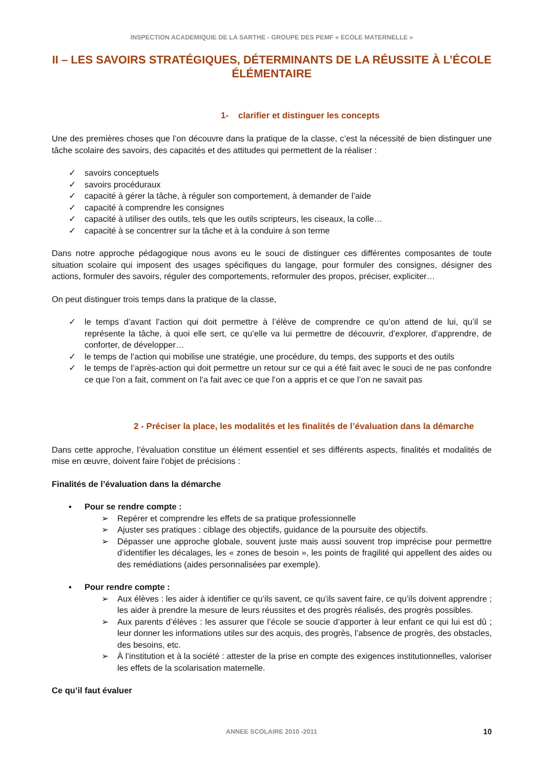INSPECTION ACADEMIQUIE DE LA SARTHE - GROUPE DES PEMF « ECOLE MATERNELLE »
II – LES SAVOIRS STRATÉGIQUES, DÉTERMINANTS DE LA RÉUSSITE À L’ÉCOLE ÉLÉMENTAIRE
1- clarifier et distinguer les concepts
Une des premières choses que l’on découvre dans la pratique de la classe, c’est la nécessité de bien distinguer une tâche scolaire des savoirs, des capacités et des attitudes qui permettent de la réaliser :
✓ savoirs conceptuels
✓ savoirs procéduraux
✓ capacité à gérer la tâche, à réguler son comportement, à demander de l’aide
✓ capacité à comprendre les consignes
✓ capacité à utiliser des outils, tels que les outils scripteurs, les ciseaux, la colle…
✓ capacité à se concentrer sur la tâche et à la conduire à son terme
Dans notre approche pédagogique nous avons eu le souci de distinguer ces différentes composantes de toute situation scolaire qui imposent des usages spécifiques du langage, pour formuler des consignes, désigner des actions, formuler des savoirs, réguler des comportements, reformuler des propos, préciser, expliciter…
On peut distinguer trois temps dans la pratique de la classe,
✓ le temps d’avant l’action qui doit permettre à l’élève de comprendre ce qu’on attend de lui, qu’il se représente la tâche, à quoi elle sert, ce qu’elle va lui permettre de découvrir, d’explorer, d’apprendre, de conforter, de développer…
✓ le temps de l’action qui mobilise une stratégie, une procédure, du temps, des supports et des outils
✓ le temps de l’après-action qui doit permettre un retour sur ce qui a été fait avec le souci de ne pas confondre ce que l’on a fait, comment on l’a fait avec ce que l’on a appris et ce que l’on ne savait pas
2 - Préciser la place, les modalités et les finalités de l’évaluation dans la démarche
Dans cette approche, l’évaluation constitue un élément essentiel et ses différents aspects, finalités et modalités de mise en œuvre, doivent faire l’objet de précisions :
Finalités de l’évaluation dans la démarche
▪ Pour se rendre compte :
➢ Repérer et comprendre les effets de sa pratique professionnelle
➢ Ajuster ses pratiques : ciblage des objectifs, guidance de la poursuite des objectifs.
➢ Dépasser une approche globale, souvent juste mais aussi souvent trop imprécise pour permettre d’identifier les décalages, les « zones de besoin », les points de fragilité qui appellent des aides ou des remédiations (aides personnalisées par exemple).
▪ Pour rendre compte :
➢ Aux élèves : les aider à identifier ce qu’ils savent, ce qu’ils savent faire, ce qu’ils doivent apprendre ; les aider à prendre la mesure de leurs réussites et des progrès réalisés, des progrès possibles.
➢ Aux parents d’élèves : les assurer que l’école se soucie d’apporter à leur enfant ce qui lui est dû ; leur donner les informations utiles sur des acquis, des progrès, l’absence de progrès, des obstacles, des besoins, etc.
➢ À l’institution et à la société : attester de la prise en compte des exigences institutionnelles, valoriser les effets de la scolarisation maternelle.
Ce qu’il faut évaluer
ANNEE SCOLAIRE 2010 -2011 10